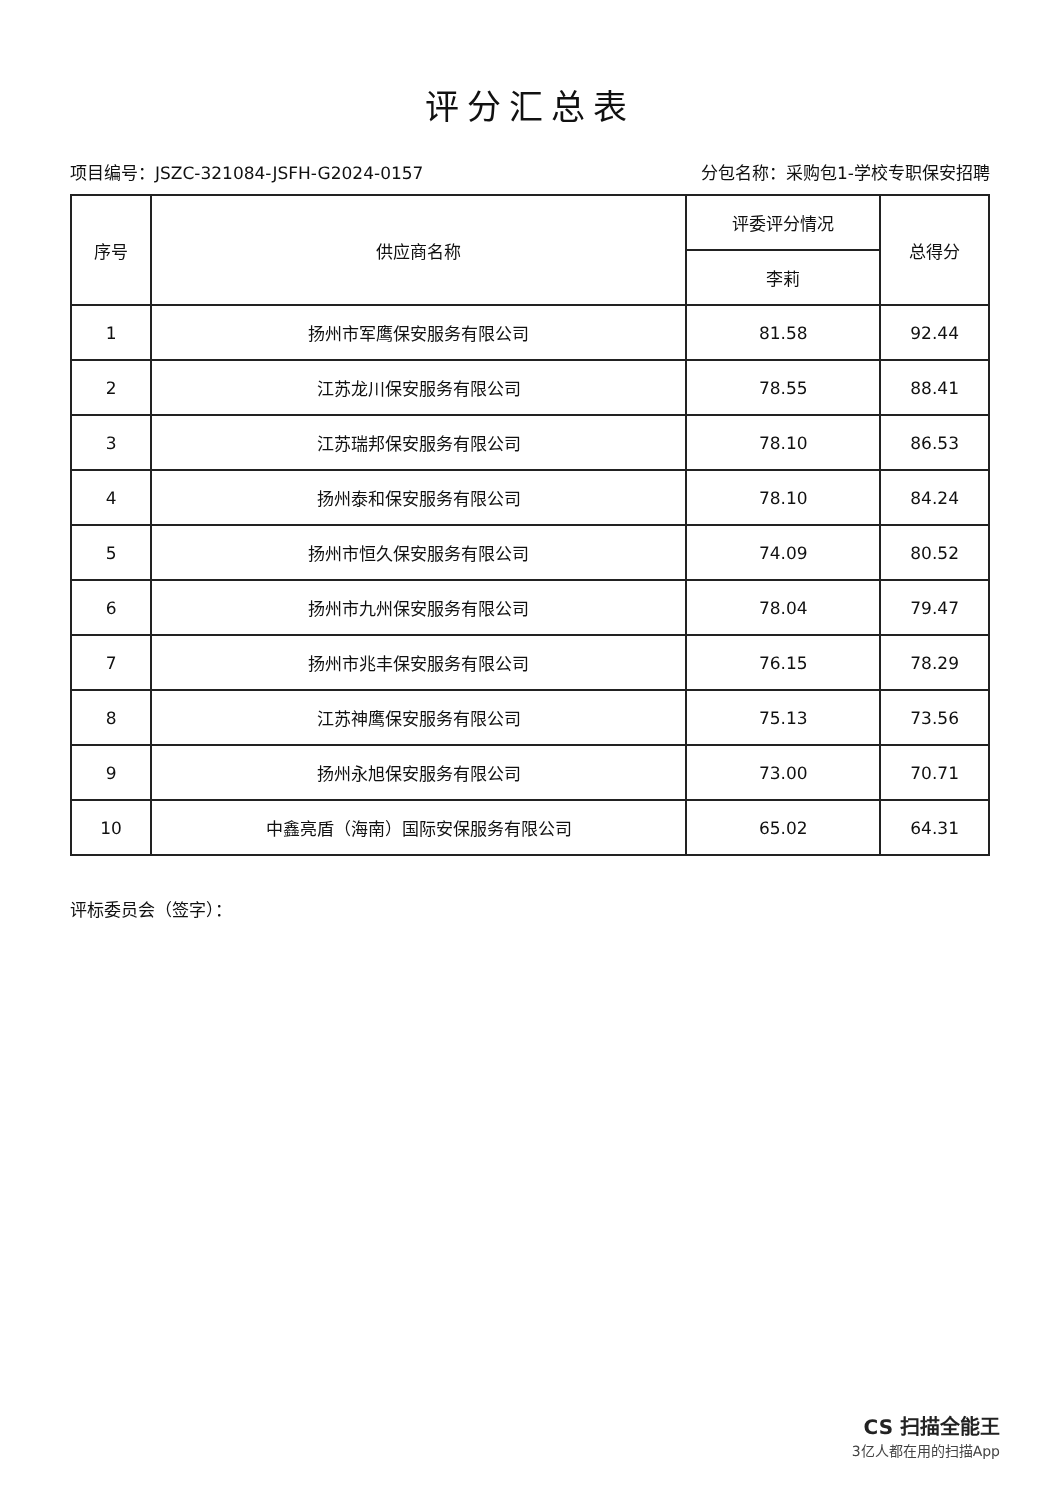评分汇总表
项目编号：JSZC-321084-JSFH-G2024-0157 分包名称：采购包1-学校专职保安招聘
| 序号 | 供应商名称 | 评委评分情况 | 总得分 |
| --- | --- | --- | --- |
| | | 李莉 | |
| 1 | 扬州市军鹰保安服务有限公司 | 81.58 | 92.44 |
| 2 | 江苏龙川保安服务有限公司 | 78.55 | 88.41 |
| 3 | 江苏瑞邦保安服务有限公司 | 78.10 | 86.53 |
| 4 | 扬州泰和保安服务有限公司 | 78.10 | 84.24 |
| 5 | 扬州市恒久保安服务有限公司 | 74.09 | 80.52 |
| 6 | 扬州市九州保安服务有限公司 | 78.04 | 79.47 |
| 7 | 扬州市兆丰保安服务有限公司 | 76.15 | 78.29 |
| 8 | 江苏神鹰保安服务有限公司 | 75.13 | 73.56 |
| 9 | 扬州永旭保安服务有限公司 | 73.00 | 70.71 |
| 10 | 中鑫亮盾（海南）国际安保服务有限公司 | 65.02 | 64.31 |
评标委员会（签字）：
CS 扫描全能王
3亿人都在用的扫描App